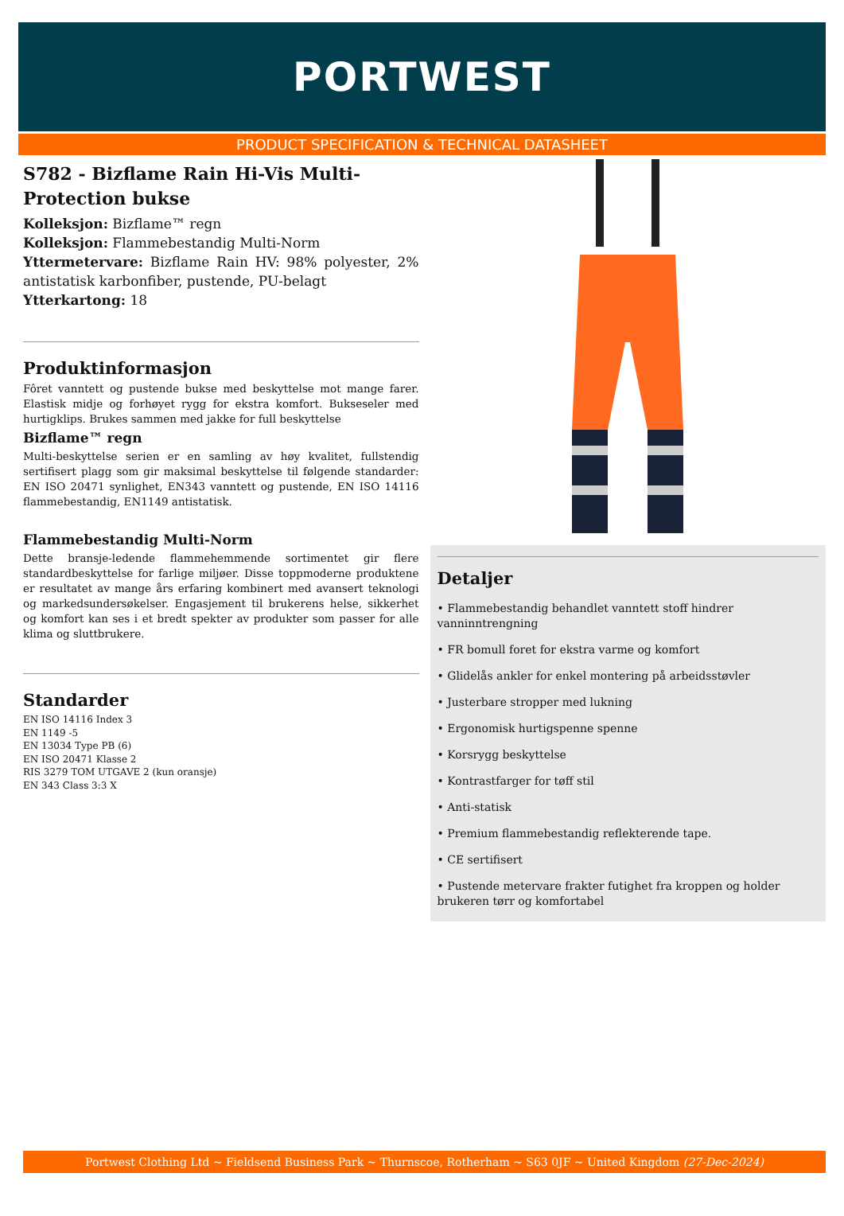PORTWEST
PRODUCT SPECIFICATION & TECHNICAL DATASHEET
S782 - Bizflame Rain Hi-Vis Multi-Protection bukse
Kolleksjon: Bizflame™ regn
Kolleksjon: Flammebestandig Multi-Norm
Yttermetervare: Bizflame Rain HV: 98% polyester, 2% antistatisk karbonfiber, pustende, PU-belagt
Ytterkartong: 18
Produktinformasjon
Fôret vanntett og pustende bukse med beskyttelse mot mange farer. Elastisk midje og forhøyet rygg for ekstra komfort. Bukseseler med hurtigklips. Brukes sammen med jakke for full beskyttelse
Bizflame™ regn
Multi-beskyttelse serien er en samling av høy kvalitet, fullstendig sertifisert plagg som gir maksimal beskyttelse til følgende standarder: EN ISO 20471 synlighet, EN343 vanntett og pustende, EN ISO 14116 flammebestandig, EN1149 antistatisk.
Flammebestandig Multi-Norm
Dette bransje-ledende flammehemmende sortimentet gir flere standardbeskyttelse for farlige miljøer. Disse toppmoderne produktene er resultatet av mange års erfaring kombinert med avansert teknologi og markedsundersøkelser. Engasjement til brukerens helse, sikkerhet og komfort kan ses i et bredt spekter av produkter som passer for alle klima og sluttbrukere.
Standarder
EN ISO 14116 Index 3
EN 1149 -5
EN 13034 Type PB (6)
EN ISO 20471 Klasse 2
RIS 3279 TOM UTGAVE 2 (kun oransje)
EN 343 Class 3:3 X
Detaljer
• Flammebestandig behandlet vanntett stoff hindrer vanninntrengning
• FR bomull foret for ekstra varme og komfort
• Glidelås ankler for enkel montering på arbeidsstøvler
• Justerbare stropper med lukning
• Ergonomisk hurtigspenne spenne
• Korsrygg beskyttelse
• Kontrastfarger for tøff stil
• Anti-statisk
• Premium flammebestandig reflekterende tape.
• CE sertifisert
• Pustende metervare frakter futighet fra kroppen og holder brukeren tørr og komfortabel
Portwest Clothing Ltd ~ Fieldsend Business Park ~ Thurnscoe, Rotherham ~ S63 0JF ~ United Kingdom (27-Dec-2024)